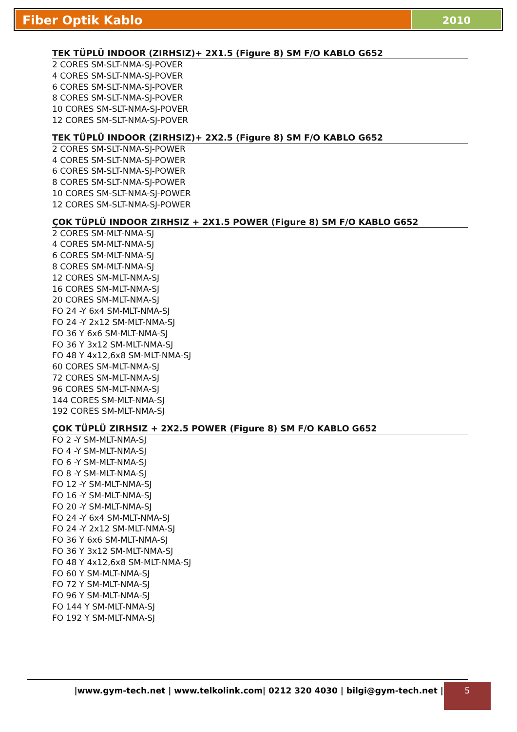Fiber Optik Kablo
2010
TEK TÜPLÜ INDOOR (ZIRHSIZ)+ 2X1.5 (Figure 8) SM F/O KABLO G652
2 CORES SM-SLT-NMA-SJ-POVER
4 CORES SM-SLT-NMA-SJ-POVER
6 CORES SM-SLT-NMA-SJ-POVER
8 CORES SM-SLT-NMA-SJ-POVER
10 CORES SM-SLT-NMA-SJ-POVER
12 CORES SM-SLT-NMA-SJ-POVER
TEK TÜPLÜ INDOOR (ZIRHSIZ)+ 2X2.5 (Figure 8) SM F/O KABLO G652
2 CORES SM-SLT-NMA-SJ-POWER
4 CORES SM-SLT-NMA-SJ-POWER
6 CORES SM-SLT-NMA-SJ-POWER
8 CORES SM-SLT-NMA-SJ-POWER
10 CORES SM-SLT-NMA-SJ-POWER
12 CORES SM-SLT-NMA-SJ-POWER
ÇOK TÜPLÜ INDOOR ZIRHSIZ + 2X1.5 POWER (Figure 8) SM F/O KABLO G652
2 CORES SM-MLT-NMA-SJ
4 CORES SM-MLT-NMA-SJ
6 CORES SM-MLT-NMA-SJ
8 CORES SM-MLT-NMA-SJ
12 CORES SM-MLT-NMA-SJ
16 CORES SM-MLT-NMA-SJ
20 CORES SM-MLT-NMA-SJ
FO 24 -Y 6x4 SM-MLT-NMA-SJ
FO 24 -Y 2x12 SM-MLT-NMA-SJ
FO 36 Y 6x6 SM-MLT-NMA-SJ
FO 36 Y 3x12 SM-MLT-NMA-SJ
FO 48 Y 4x12,6x8 SM-MLT-NMA-SJ
60 CORES SM-MLT-NMA-SJ
72 CORES SM-MLT-NMA-SJ
96 CORES SM-MLT-NMA-SJ
144 CORES SM-MLT-NMA-SJ
192 CORES SM-MLT-NMA-SJ
ÇOK TÜPLÜ ZIRHSIZ + 2X2.5 POWER (Figure 8) SM F/O KABLO G652
FO 2 -Y SM-MLT-NMA-SJ
FO 4 -Y SM-MLT-NMA-SJ
FO 6 -Y SM-MLT-NMA-SJ
FO 8 -Y SM-MLT-NMA-SJ
FO 12 -Y SM-MLT-NMA-SJ
FO 16 -Y SM-MLT-NMA-SJ
FO 20 -Y SM-MLT-NMA-SJ
FO 24 -Y 6x4 SM-MLT-NMA-SJ
FO 24 -Y 2x12 SM-MLT-NMA-SJ
FO 36 Y 6x6 SM-MLT-NMA-SJ
FO 36 Y 3x12 SM-MLT-NMA-SJ
FO 48 Y 4x12,6x8 SM-MLT-NMA-SJ
FO 60 Y SM-MLT-NMA-SJ
FO 72 Y SM-MLT-NMA-SJ
FO 96 Y SM-MLT-NMA-SJ
FO 144 Y SM-MLT-NMA-SJ
FO 192 Y SM-MLT-NMA-SJ
|www.gym-tech.net | www.telkolink.com| 0212 320 4030 | bilgi@gym-tech.net | 5